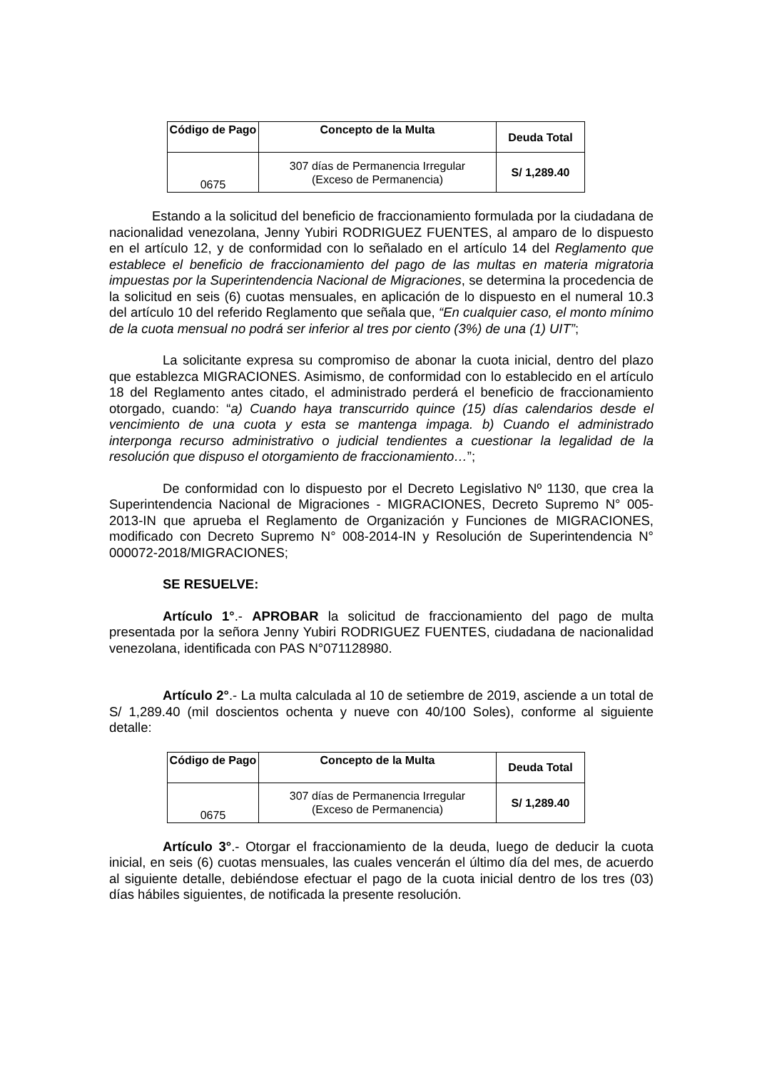| Código de Pago | Concepto de la Multa | Deuda Total |
| --- | --- | --- |
| 0675 | 307 días de Permanencia Irregular (Exceso de Permanencia) | S/ 1,289.40 |
Estando a la solicitud del beneficio de fraccionamiento formulada por la ciudadana de nacionalidad venezolana, Jenny Yubiri RODRIGUEZ FUENTES, al amparo de lo dispuesto en el artículo 12, y de conformidad con lo señalado en el artículo 14 del Reglamento que establece el beneficio de fraccionamiento del pago de las multas en materia migratoria impuestas por la Superintendencia Nacional de Migraciones, se determina la procedencia de la solicitud en seis (6) cuotas mensuales, en aplicación de lo dispuesto en el numeral 10.3 del artículo 10 del referido Reglamento que señala que, “En cualquier caso, el monto mínimo de la cuota mensual no podrá ser inferior al tres por ciento (3%) de una (1) UIT”;
La solicitante expresa su compromiso de abonar la cuota inicial, dentro del plazo que establezca MIGRACIONES. Asimismo, de conformidad con lo establecido en el artículo 18 del Reglamento antes citado, el administrado perderá el beneficio de fraccionamiento otorgado, cuando: “a) Cuando haya transcurrido quince (15) días calendarios desde el vencimiento de una cuota y esta se mantenga impaga. b) Cuando el administrado interponga recurso administrativo o judicial tendientes a cuestionar la legalidad de la resolución que dispuso el otorgamiento de fraccionamiento…”;
De conformidad con lo dispuesto por el Decreto Legislativo Nº 1130, que crea la Superintendencia Nacional de Migraciones - MIGRACIONES, Decreto Supremo N° 005-2013-IN que aprueba el Reglamento de Organización y Funciones de MIGRACIONES, modificado con Decreto Supremo N° 008-2014-IN y Resolución de Superintendencia N° 000072-2018/MIGRACIONES;
SE RESUELVE:
Artículo 1°.- APROBAR la solicitud de fraccionamiento del pago de multa presentada por la señora Jenny Yubiri RODRIGUEZ FUENTES, ciudadana de nacionalidad venezolana, identificada con PAS N°071128980.
Artículo 2°.- La multa calculada al 10 de setiembre de 2019, asciende a un total de S/ 1,289.40 (mil doscientos ochenta y nueve con 40/100 Soles), conforme al siguiente detalle:
| Código de Pago | Concepto de la Multa | Deuda Total |
| --- | --- | --- |
| 0675 | 307 días de Permanencia Irregular (Exceso de Permanencia) | S/ 1,289.40 |
Artículo 3°.- Otorgar el fraccionamiento de la deuda, luego de deducir la cuota inicial, en seis (6) cuotas mensuales, las cuales vencerán el último día del mes, de acuerdo al siguiente detalle, debiéndose efectuar el pago de la cuota inicial dentro de los tres (03) días hábiles siguientes, de notificada la presente resolución.